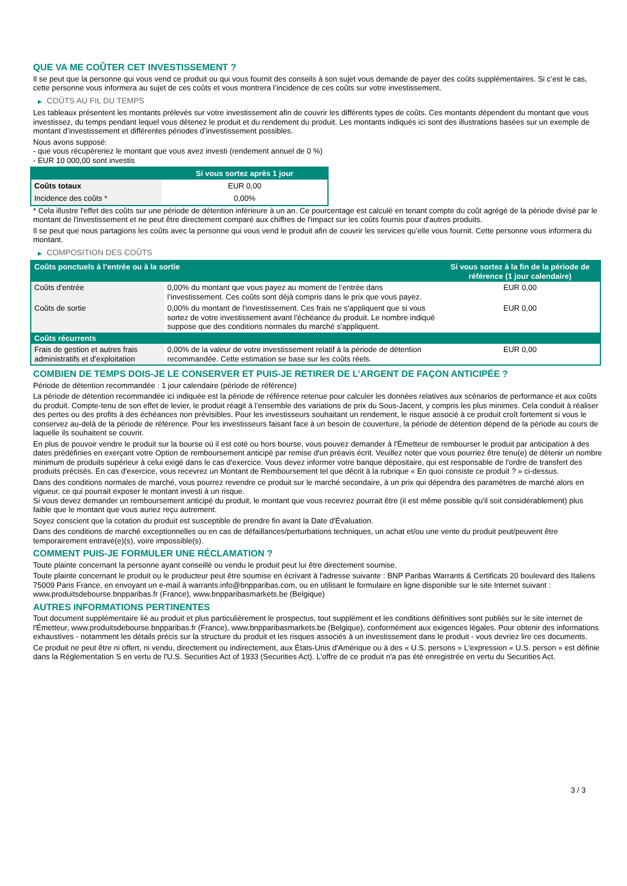QUE VA ME COÛTER CET INVESTISSEMENT ?
Il se peut que la personne qui vous vend ce produit ou qui vous fournit des conseils à son sujet vous demande de payer des coûts supplémentaires. Si c’est le cas, cette personne vous informera au sujet de ces coûts et vous montrera l’incidence de ces coûts sur votre investissement.
▶ COÛTS AU FIL DU TEMPS
Les tableaux présentent les montants prélevés sur votre investissement afin de couvrir les différents types de coûts. Ces montants dépendent du montant que vous investissez, du temps pendant lequel vous détenez le produit et du rendement du produit. Les montants indiqués ici sont des illustrations basées sur un exemple de montant d’investissement et différentes périodes d’investissement possibles.
Nous avons supposé:
- que vous récupéreriez le montant que vous avez investi (rendement annuel de 0 %)
- EUR 10 000,00 sont investis
| | Si vous sortez après 1 jour |
| --- | --- |
| Coûts totaux | EUR 0,00 |
| Incidence des coûts * | 0,00% |
* Cela illustre l'effet des coûts sur une période de détention inférieure à un an. Ce pourcentage est calculé en tenant compte du coût agrégé de la période divisé par le montant de l'investissement et ne peut être directement comparé aux chiffres de l'impact sur les coûts fournis pour d'autres produits.
Il se peut que nous partagions les coûts avec la personne qui vous vend le produit afin de couvrir les services qu’elle vous fournit. Cette personne vous informera du montant.
▶ COMPOSITION DES COÛTS
| Coûts ponctuels à l’entrée ou à la sortie | | Si vous sortez à la fin de la période de référence (1 jour calendaire) |
| --- | --- | --- |
| Coûts d'entrée | 0,00% du montant que vous payez au moment de l’entrée dans l’investissement. Ces coûts sont déjà compris dans le prix que vous payez. | EUR 0,00 |
| Coûts de sortie | 0,00% du montant de l'investissement. Ces frais ne s'appliquent que si vous sortez de votre investissement avant l'échéance du produit. Le nombre indiqué suppose que des conditions normales du marché s'appliquent. | EUR 0,00 |
| Coûts récurrents | | |
| Frais de gestion et autres frais administratifs et d’exploitation | 0,00% de la valeur de votre investissement relatif à la période de détention recommandée. Cette estimation se base sur les coûts réels. | EUR 0,00 |
COMBIEN DE TEMPS DOIS-JE LE CONSERVER ET PUIS-JE RETIRER DE L’ARGENT DE FAÇON ANTICIPÉE ?
Période de détention recommandée : 1 jour calendaire (période de référence)
La période de détention recommandée ici indiquée est la période de référence retenue pour calculer les données relatives aux scénarios de performance et aux coûts du produit. Compte-tenu de son effet de levier, le produit réagit à l’ensemble des variations de prix du Sous-Jacent, y compris les plus minimes. Cela conduit à réaliser des pertes ou des profits à des échéances non prévisibles. Pour les investisseurs souhaitant un rendement, le risque associé à ce produit croît fortement si vous le conservez au-delà de la période de référence. Pour les investisseurs faisant face à un besoin de couverture, la période de détention dépend de la période au cours de laquelle ils souhaitent se couvrir.
En plus de pouvoir vendre le produit sur la bourse où il est coté ou hors bourse, vous pouvez demander à l'Émetteur de rembourser le produit par anticipation à des dates prédéfinies en exerçant votre Option de remboursement anticipé par remise d'un préavis écrit. Veuillez noter que vous pourriez être tenu(e) de détenir un nombre minimum de produits supérieur à celui exigé dans le cas d'exercice. Vous devez informer votre banque dépositaire, qui est responsable de l'ordre de transfert des produits précisés. En cas d'exercice, vous recevrez un Montant de Remboursement tel que décrit à la rubrique « En quoi consiste ce produit ? » ci-dessus.
Dans des conditions normales de marché, vous pourrez revendre ce produit sur le marché secondaire, à un prix qui dépendra des paramètres de marché alors en vigueur, ce qui pourrait exposer le montant investi à un risque.
Si vous devez demander un remboursement anticipé du produit, le montant que vous recevrez pourrait être (il est même possible qu'il soit considérablement) plus faible que le montant que vous auriez reçu autrement.
Soyez conscient que la cotation du produit est susceptible de prendre fin avant la Date d'Évaluation.
Dans des conditions de marché exceptionnelles ou en cas de défaillances/perturbations techniques, un achat et/ou une vente du produit peut/peuvent être temporairement entravé(e)(s), voire impossible(s).
COMMENT PUIS-JE FORMULER UNE RÉCLAMATION ?
Toute plainte concernant la personne ayant conseillé ou vendu le produit peut lui être directement soumise.
Toute plainte concernant le produit ou le producteur peut être soumise en écrivant à l'adresse suivante : BNP Paribas Warrants & Certificats 20 boulevard des Italiens 75009 Paris France, en envoyant un e-mail à warrants.info@bnpparibas.com, ou en utilisant le formulaire en ligne disponible sur le site Internet suivant : www.produitsdebourse.bnpparibas.fr (France), www.bnpparibasmarkets.be (Belgique)
AUTRES INFORMATIONS PERTINENTES
Tout document supplémentaire lié au produit et plus particulièrement le prospectus, tout supplément et les conditions définitives sont publiés sur le site internet de l'Émetteur, www.produitsdebourse.bnpparibas.fr (France), www.bnpparibasmarkets.be (Belgique), conformément aux exigences légales. Pour obtenir des informations exhaustives - notamment les détails précis sur la structure du produit et les risques associés à un investissement dans le produit - vous devriez lire ces documents.
Ce produit ne peut être ni offert, ni vendu, directement ou indirectement, aux États-Unis d'Amérique ou à des « U.S. persons » L'expression « U.S. person » est définie dans la Réglementation S en vertu de l'U.S. Securities Act of 1933 (Securities Act). L'offre de ce produit n'a pas été enregistrée en vertu du Securities Act.
3 / 3